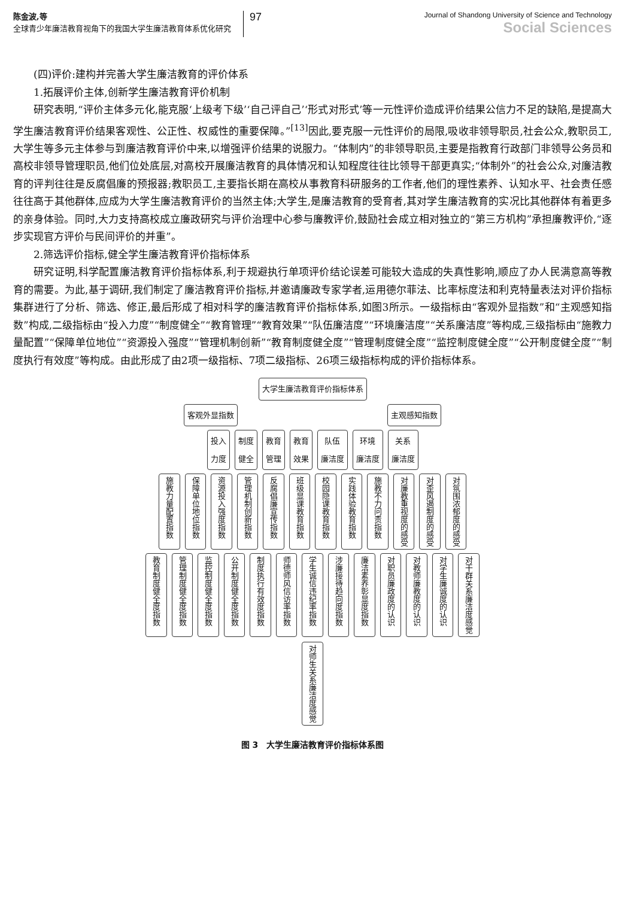陈金波,等
全球青少年廉洁教育视角下的我国大学生廉洁教育体系优化研究
97
Journal of Shandong University of Science and Technology
Social Sciences
(四)评价:建构并完善大学生廉洁教育的评价体系
1.拓展评价主体,创新学生廉洁教育评价机制
研究表明,“评价主体多元化,能克服‘上级考下级’‘自己评自己’‘形式对形式’等一元性评价造成评价结果公信力不足的缺陷,是提高大学生廉洁教育评价结果客观性、公正性、权威性的重要保障。”<sup>[13]</sup>因此,要克服一元性评价的局限,吸收非领导职员,社会公众,教职员工,大学生等多元主体参与到廉洁教育评价中来,以增强评价结果的说服力。“体制内”的非领导职员,主要是指教育行政部门非领导公务员和高校非领导管理职员,他们位处底层,对高校开展廉洁教育的具体情况和认知程度往往比领导干部更真实;“体制外”的社会公众,对廉洁教育的评判往往是反腐倡廉的预报器;教职员工,主要指长期在高校从事教育科研服务的工作者,他们的理性素养、认知水平、社会责任感往往高于其他群体,应成为大学生廉洁教育评价的当然主体;大学生,是廉洁教育的受育者,其对学生廉洁教育的实况比其他群体有着更多的亲身体验。同时,大力支持高校成立廉政研究与评价治理中心参与廉教评价,鼓励社会成立相对独立的“第三方机构”承担廉教评价,“逐步实现官方评价与民间评价的并重”。
2.筛选评价指标,健全学生廉洁教育评价指标体系
研究证明,科学配置廉洁教育评价指标体系,利于规避执行单项评价结论误差可能较大造成的失真性影响,顺应了办人民满意高等教育的需要。为此,基于调研,我们制定了廉洁教育评价指标,并邀请廉政专家学者,运用德尔菲法、比率标度法和利克特量表法对评价指标集群进行了分析、筛选、修正,最后形成了相对科学的廉洁教育评价指标体系,如图3所示。一级指标由“客观外显指数”和“主观感知指数”构成,二级指标由“投入力度”“制度健全”“教育管理”“教育效果”“队伍廉洁度”“环境廉洁度”“关系廉洁度”等构成,三级指标由“施教力量配置”“保障单位地位”“资源投入强度”“管理机制创新”“教育制度健全度”“管理制度健全度”“监控制度健全度”“公开制度健全度”“制度执行有效度”等构成。由此形成了由2项一级指标、7项二级指标、26项三级指标构成的评价指标体系。
大学生廉洁教育评价指标体系
客观外显指数 主观感知指数
投入
力度 制度
健全 教育
管理 教育
效果 队伍
廉洁度 环境
廉洁度 关系
廉洁度
施教力量配置指数 保障单位地位指数 资源投入强度指数 管理机制创新指数 反腐倡廉宣传指数 班级显课教育指数 校园隐课教育指数 实践体验教育指数 施教不力问责指数 对廉教重视度的感受 对歪风遏制度的感受 对氛围浓郁度的感受
教育制度健全度指数 管理制度健全度指数 监控制度健全度指数 公开制度健全度指数 制度执行有效度指数 师德师风信访率指数 学生诚信违纪率指数 涉廉接待趋向度指数 廉洁素养彰显度指数 对职员廉政度的认识 对教师廉教度的认识 对学生廉诚度的认识 对干群关系廉洁度感觉 对师生关系廉洁度感觉
图 3　大学生廉洁教育评价指标体系图